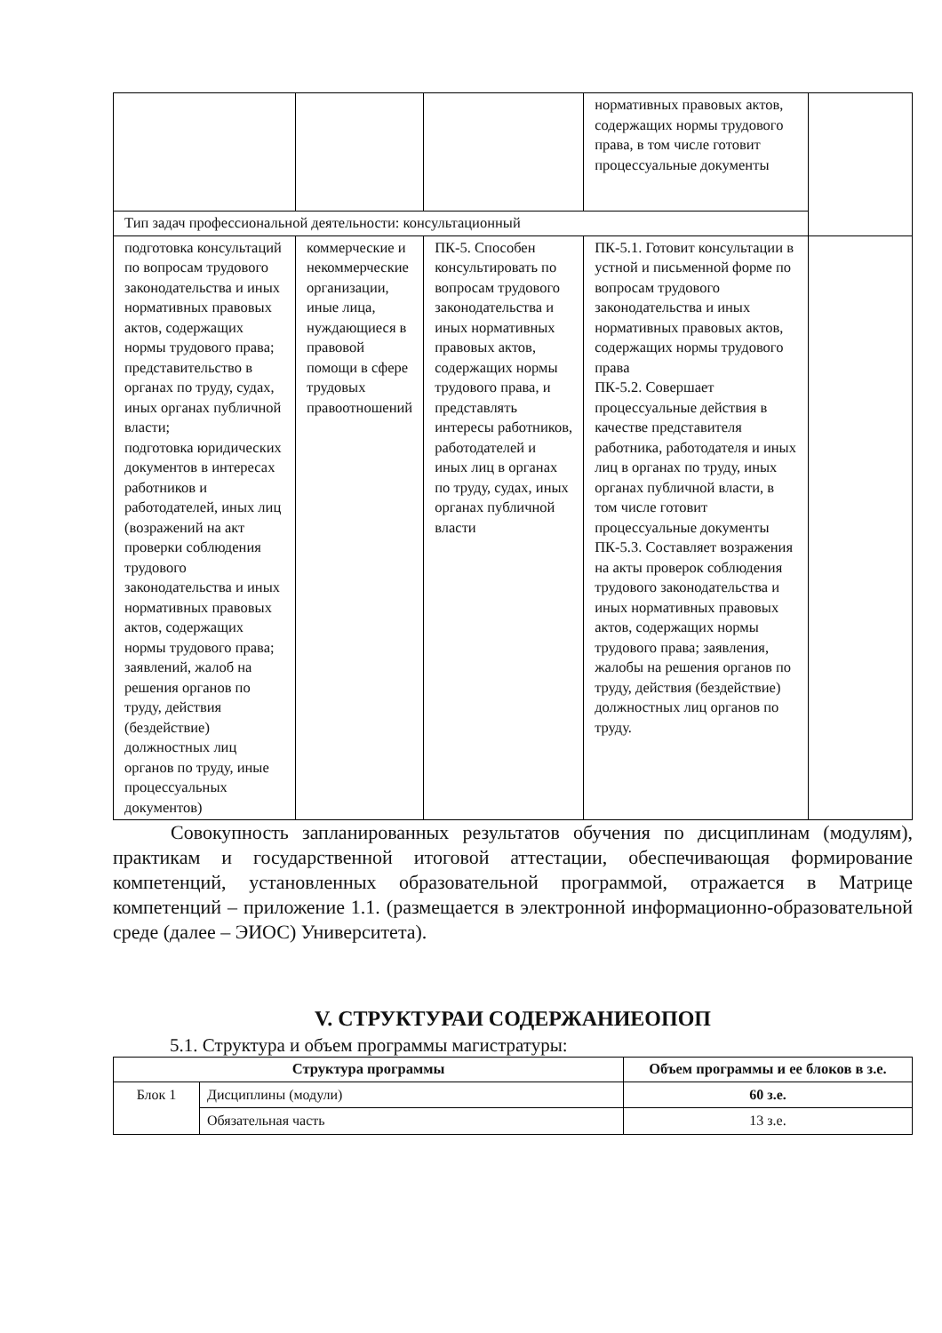| | | | нормативных правовых актов, содержащих нормы трудового права, в том числе готовит процессуальные документы | |
| Тип задач профессиональной деятельности: консультационный | | | | |
| подготовка консультаций по вопросам трудового законодательства и иных нормативных правовых актов, содержащих нормы трудового права; представительство в органах по труду, судах, иных органах публичной власти; подготовка юридических документов в интересах работников и работодателей, иных лиц (возражений на акт проверки соблюдения трудового законодательства и иных нормативных правовых актов, содержащих нормы трудового права; заявлений, жалоб на решения органов по труду, действия (бездействие) должностных лиц органов по труду, иные процессуальных документов) | коммерческие и некоммерческие организации, иные лица, нуждающиеся в правовой помощи в сфере трудовых правоотношений | ПК-5. Способен консультировать по вопросам трудового законодательства и иных нормативных правовых актов, содержащих нормы трудового права, и представлять интересы работников, работодателей и иных лиц в органах по труду, судах, иных органах публичной власти | ПК-5.1. Готовит консультации в устной и письменной форме по вопросам трудового законодательства и иных нормативных правовых актов, содержащих нормы трудового права ПК-5.2. Совершает процессуальные действия в качестве представителя работника, работодателя и иных лиц в органах по труду, иных органах публичной власти, в том числе готовит процессуальные документы ПК-5.3. Составляет возражения на акты проверок соблюдения трудового законодательства и иных нормативных правовых актов, содержащих нормы трудового права; заявления, жалобы на решения органов по труду, действия (бездействие) должностных лиц органов по труду. | |
Совокупность запланированных результатов обучения по дисциплинам (модулям), практикам и государственной итоговой аттестации, обеспечивающая формирование компетенций, установленных образовательной программой, отражается в Матрице компетенций – приложение 1.1. (размещается в электронной информационно-образовательной среде (далее – ЭИОС) Университета).
V. СТРУКТУРАИ СОДЕРЖАНИЕОПОП
5.1. Структура и объем программы магистратуры:
| Структура программы | | Объем программы и ее блоков в з.е. |
| --- | --- | --- |
| Блок 1 | Дисциплины (модули) | 60 з.е. |
| | Обязательная часть | 13 з.е. |